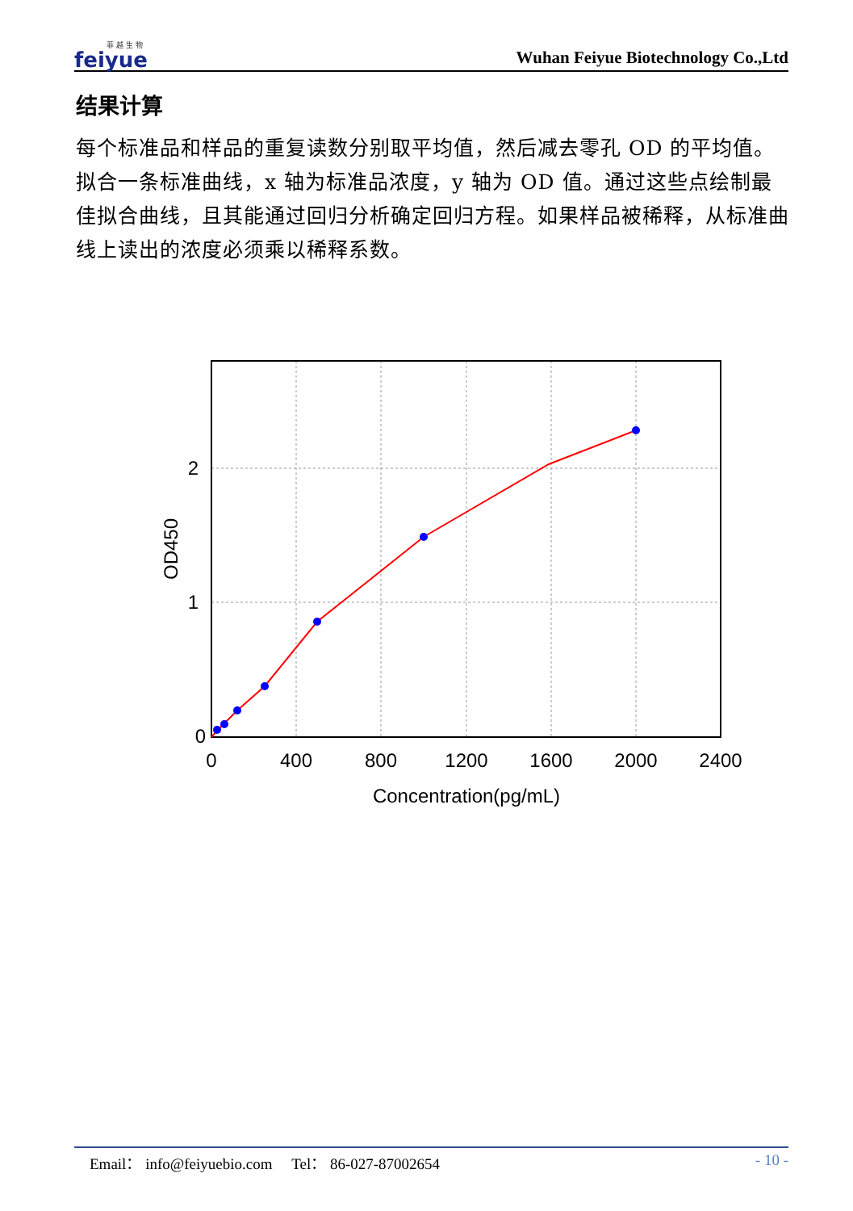菲 越 生 物
feiyue
Wuhan Feiyue Biotechnology Co.,Ltd
结果计算
每个标准品和样品的重复读数分别取平均值，然后减去零孔 OD 的平均值。拟合一条标准曲线，x 轴为标准品浓度，y 轴为 OD 值。通过这些点绘制最佳拟合曲线，且其能通过回归分析确定回归方程。如果样品被稀释，从标准曲线上读出的浓度必须乘以稀释系数。
0
1
2
0
400
800
1200
1600
2000
2400
Concentration(pg/mL)
OD450
Email： info@feiyuebio.com Tel： 86-027-87002654 - 10 -